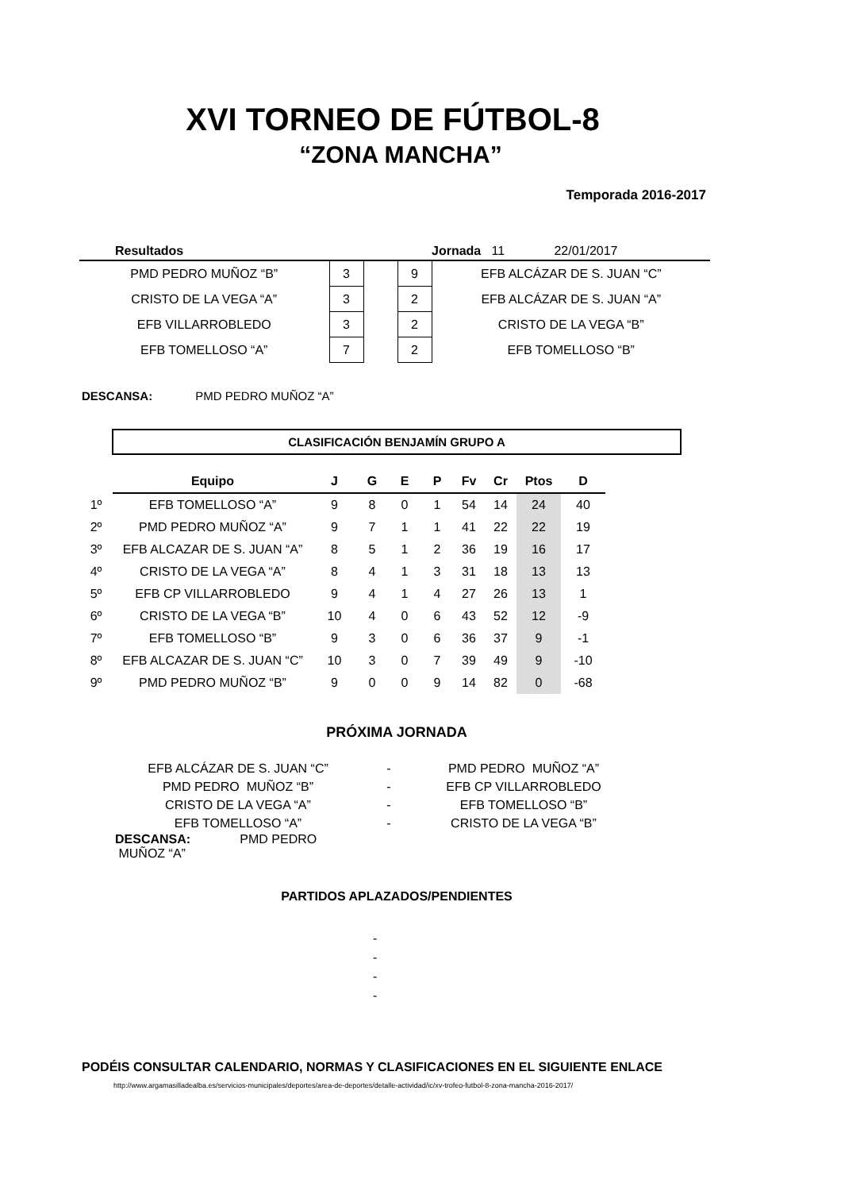XVI TORNEO DE FÚTBOL-8
“ZONA MANCHA”
Temporada 2016-2017
| Resultados | | | | Jornada 11 22/01/2017 |
| PMD PEDRO MUÑOZ “B” | 3 | | 9 | EFB ALCÁZAR DE S. JUAN “C” |
| CRISTO DE LA VEGA “A” | 3 | | 2 | EFB ALCÁZAR DE S. JUAN “A” |
| EFB VILLARROBLEDO | 3 | | 2 | CRISTO DE LA VEGA “B” |
| EFB TOMELLOSO “A” | 7 | | 2 | EFB TOMELLOSO “B” |
DESCANSA: PMD PEDRO MUÑOZ “A”
CLASIFICACIÓN BENJAMÍN GRUPO A
| | Equipo | J | G | E | P | Fv | Cr | Ptos | D |
| 1º | EFB TOMELLOSO “A” | 9 | 8 | 0 | 1 | 54 | 14 | 24 | 40 |
| 2º | PMD PEDRO MUÑOZ “A” | 9 | 7 | 1 | 1 | 41 | 22 | 22 | 19 |
| 3º | EFB ALCAZAR DE S. JUAN “A” | 8 | 5 | 1 | 2 | 36 | 19 | 16 | 17 |
| 4º | CRISTO DE LA VEGA “A” | 8 | 4 | 1 | 3 | 31 | 18 | 13 | 13 |
| 5º | EFB CP VILLARROBLEDO | 9 | 4 | 1 | 4 | 27 | 26 | 13 | 1 |
| 6º | CRISTO DE LA VEGA “B” | 10 | 4 | 0 | 6 | 43 | 52 | 12 | -9 |
| 7º | EFB TOMELLOSO “B” | 9 | 3 | 0 | 6 | 36 | 37 | 9 | -1 |
| 8º | EFB ALCAZAR DE S. JUAN “C” | 10 | 3 | 0 | 7 | 39 | 49 | 9 | -10 |
| 9º | PMD PEDRO MUÑOZ “B” | 9 | 0 | 0 | 9 | 14 | 82 | 0 | -68 |
PRÓXIMA JORNADA
| EFB ALCÁZAR DE S. JUAN “C” | - | PMD PEDRO MUÑOZ “A” |
| PMD PEDRO MUÑOZ “B” | - | EFB CP VILLARROBLEDO |
| CRISTO DE LA VEGA “A” | - | EFB TOMELLOSO “B” |
| EFB TOMELLOSO “A” | - | CRISTO DE LA VEGA “B” |
| DESCANSA: PMD PEDRO MUÑOZ “A” | | |
PARTIDOS APLAZADOS/PENDIENTES
-
-
-
-
PODÉIS CONSULTAR CALENDARIO, NORMAS Y CLASIFICACIONES EN EL SIGUIENTE ENLACE
http://www.argamasilladealba.es/servicios-municipales/deportes/area-de-deportes/detalle-actividad/ic/xv-trofeo-futbol-8-zona-mancha-2016-2017/